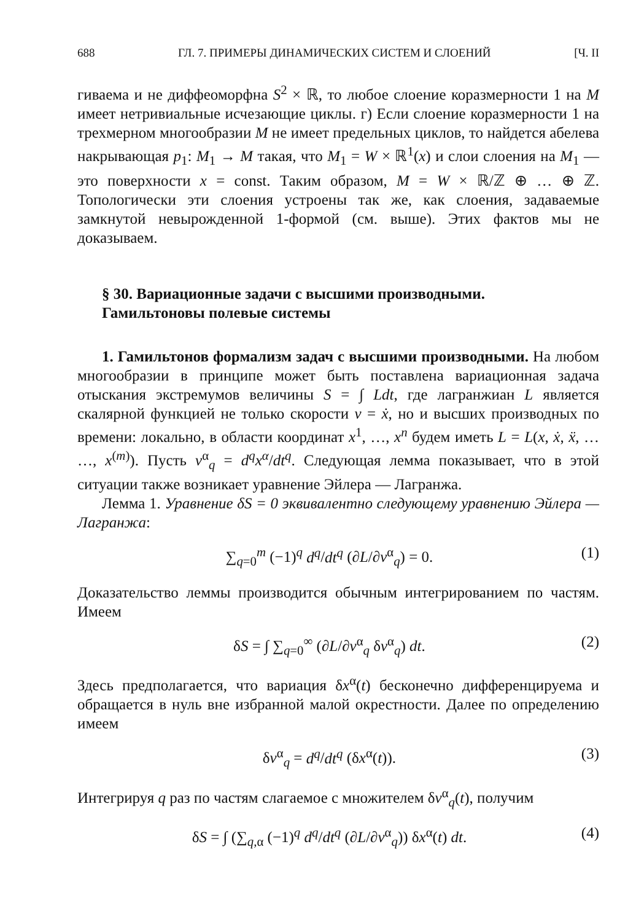688 ГЛ. 7. ПРИМЕРЫ ДИНАМИЧЕСКИХ СИСТЕМ И СЛОЕНИЙ [Ч. II
гиваема и не диффеоморфна S<sup>2</sup> × ℝ, то любое слоение коразмерности 1 на M имеет нетривиальные исчезающие циклы. г) Если слоение коразмерности 1 на трехмерном многообразии M не имеет предельных циклов, то найдется абелева накрывающая p<sub>1</sub>: M<sub>1</sub> → M такая, что M<sub>1</sub> = W × ℝ<sup>1</sup>(x) и слои слоения на M<sub>1</sub> — это поверхности x = const. Таким образом, M = W × ℝ/ℤ ⊕ … ⊕ ℤ. Топологически эти слоения устроены так же, как слоения, задаваемые замкнутой невырожденной 1-формой (см. выше). Этих фактов мы не доказываем.
§ 30. Вариационные задачи с высшими производными.
Гамильтоновы полевые системы
1. Гамильтонов формализм задач с высшими производными. На любом многообразии в принципе может быть поставлена вариационная задача отыскания экстремумов величины S = ∫ Ldt, где лагранжиан L является скалярной функцией не только скорости v = ẋ, но и высших производных по времени: локально, в области координат x<sup>1</sup>, …, x<sup>n</sup> будем иметь L = L(x, ẋ, ẍ, … …, x<sup>(m)</sup>). Пусть v<sup>α</sup><sub>q</sub> = d<sup>q</sup>x<sup>α</sup>/dt<sup>q</sup>. Следующая лемма показывает, что в этой ситуации также возникает уравнение Эйлера — Лагранжа.
Лемма 1. Уравнение δS = 0 эквивалентно следующему уравнению Эйлера — Лагранжа:
∑<sub>q=0</sub><sup>m</sup> (−1)<sup>q</sup> d<sup>q</sup>/dt<sup>q</sup> (∂L/∂v<sup>α</sup><sub>q</sub>) = 0. (1)
Доказательство леммы производится обычным интегрированием по частям. Имеем
δS = ∫ ∑<sub>q=0</sub><sup>∞</sup> (∂L/∂v<sup>α</sup><sub>q</sub> δv<sup>α</sup><sub>q</sub>) dt. (2)
Здесь предполагается, что вариация δx<sup>α</sup>(t) бесконечно дифференцируема и обращается в нуль вне избранной малой окрестности. Далее по определению имеем
δv<sup>α</sup><sub>q</sub> = d<sup>q</sup>/dt<sup>q</sup> (δx<sup>α</sup>(t)). (3)
Интегрируя q раз по частям слагаемое с множителем δv<sup>α</sup><sub>q</sub>(t), получим
δS = ∫ (∑<sub>q,α</sub> (−1)<sup>q</sup> d<sup>q</sup>/dt<sup>q</sup> (∂L/∂v<sup>α</sup><sub>q</sub>)) δx<sup>α</sup>(t) dt. (4)